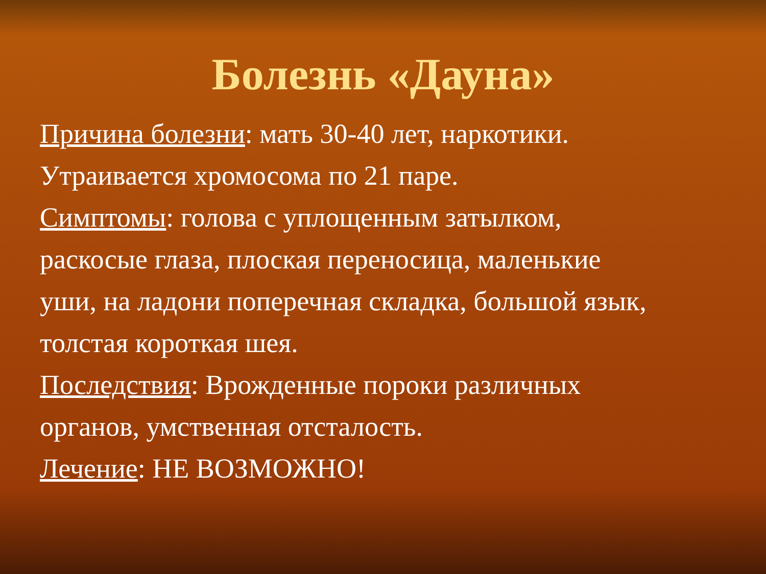Болезнь «Дауна»
Причина болезни: мать 30-40 лет, наркотики.
Утраивается хромосома по 21 паре.
Симптомы: голова с уплощенным затылком,
раскосые глаза, плоская переносица, маленькие
уши, на ладони поперечная складка, большой язык,
толстая короткая шея.
Последствия: Врожденные пороки различных
органов, умственная отсталость.
Лечение: НЕ ВОЗМОЖНО!